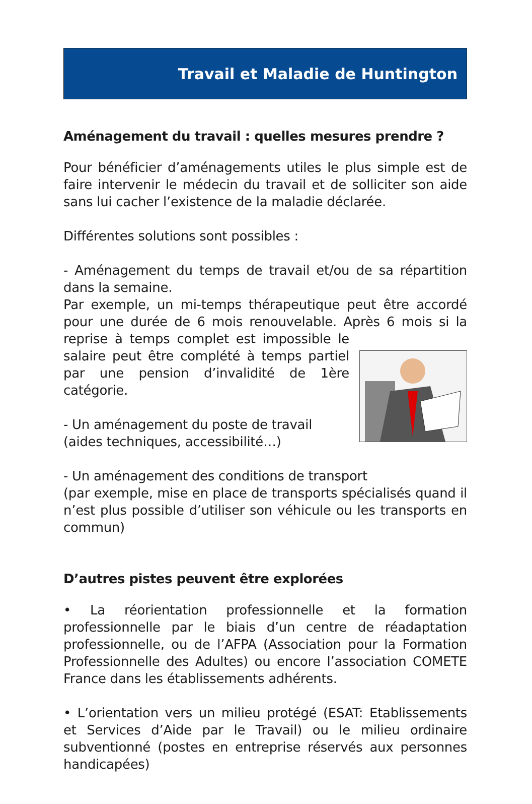Travail et Maladie de Huntington
Aménagement du travail : quelles mesures prendre ?
Pour bénéficier d’aménagements utiles le plus simple est de faire intervenir le médecin du travail et de solliciter son aide sans lui cacher l’existence de la maladie déclarée.
Différentes solutions sont possibles :
- Aménagement du temps de travail et/ou de sa répartition dans la semaine.
Par exemple, un mi-temps thérapeutique peut être accordé pour une durée de 6 mois renouvelable. Après 6 mois si la reprise à temps complet est impossible le salaire peut être complété à temps partiel par une pension d’invalidité de 1ère catégorie.
- Un aménagement du poste de travail
(aides techniques, accessibilité…)
- Un aménagement des conditions de transport
(par exemple, mise en place de transports spécialisés quand il n’est plus possible d’utiliser son véhicule ou les transports en commun)
D’autres pistes peuvent être explorées
• La réorientation professionnelle et la formation professionnelle par le biais d’un centre de réadaptation professionnelle, ou de l’AFPA (Association pour la Formation Professionnelle des Adultes) ou encore l’association COMETE France dans les établissements adhérents.
• L’orientation vers un milieu protégé (ESAT: Etablissements et Services d’Aide par le Travail) ou le milieu ordinaire subventionné (postes en entreprise réservés aux personnes handicapées)